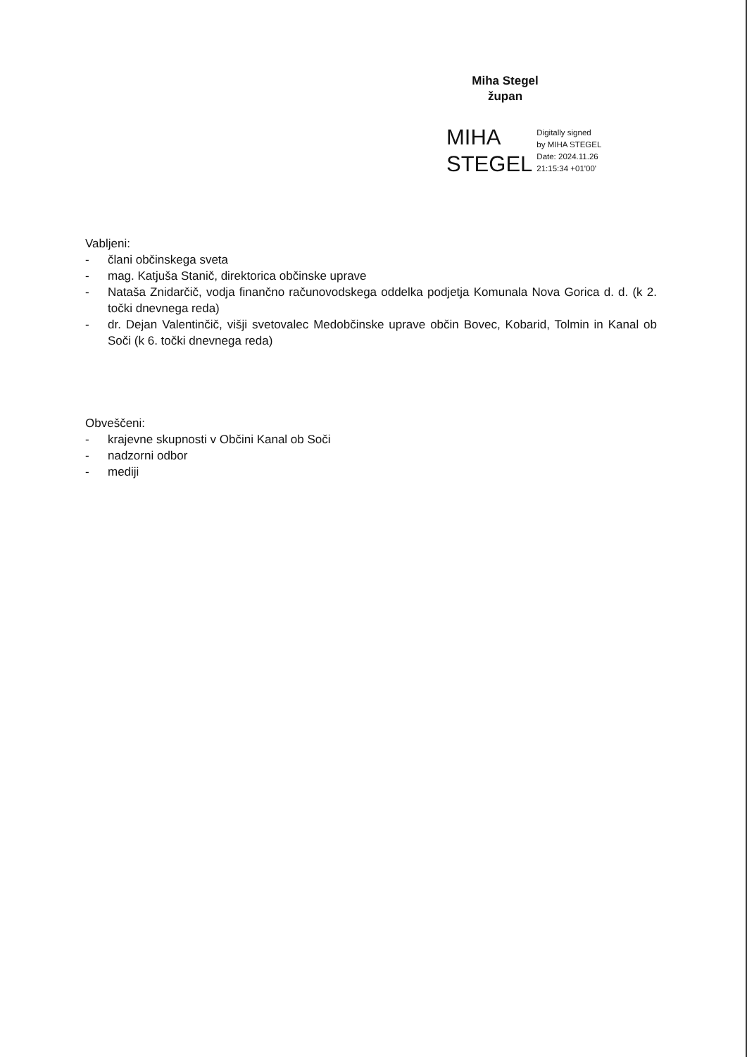Miha Stegel
župan
MIHA
STEGEL
Digitally signed
by MIHA STEGEL
Date: 2024.11.26
21:15:34 +01'00'
Vabljeni:
- člani občinskega sveta
- mag. Katjuša Stanič, direktorica občinske uprave
- Nataša Znidarčič, vodja finančno računovodskega oddelka podjetja Komunala Nova Gorica d. d. (k 2. točki dnevnega reda)
- dr. Dejan Valentinčič, višji svetovalec Medobčinske uprave občin Bovec, Kobarid, Tolmin in Kanal ob Soči (k 6. točki dnevnega reda)
Obveščeni:
- krajevne skupnosti v Občini Kanal ob Soči
- nadzorni odbor
- mediji